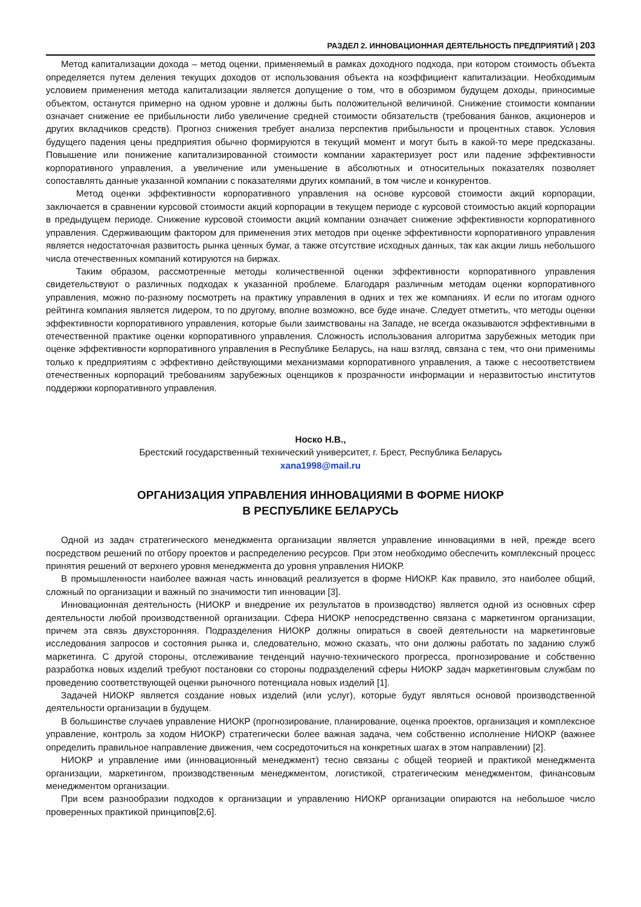РАЗДЕЛ 2. ИННОВАЦИОННАЯ ДЕЯТЕЛЬНОСТЬ ПРЕДПРИЯТИЙ | 203
Метод капитализации дохода – метод оценки, применяемый в рамках доходного подхода, при котором стоимость объекта определяется путем деления текущих доходов от использования объекта на коэффициент капитализации. Необходимым условием применения метода капитализации является допущение о том, что в обозримом будущем доходы, приносимые объектом, останутся примерно на одном уровне и должны быть положительной величиной. Снижение стоимости компании означает снижение ее прибыльности либо увеличение средней стоимости обязательств (требования банков, акционеров и других вкладчиков средств). Прогноз снижения требует анализа перспектив прибыльности и процентных ставок. Условия будущего падения цены предприятия обычно формируются в текущий момент и могут быть в какой-то мере предсказаны. Повышение или понижение капитализированной стоимости компании характеризует рост или падение эффективности корпоративного управления, а увеличение или уменьшение в абсолютных и относительных показателях позволяет сопоставлять данные указанной компании с показателями других компаний, в том числе и конкурентов.
Метод оценки эффективности корпоративного управления на основе курсовой стоимости акций корпорации, заключается в сравнении курсовой стоимости акций корпорации в текущем периоде с курсовой стоимостью акций корпорации в предыдущем периоде. Снижение курсовой стоимости акций компании означает снижение эффективности корпоративного управления. Сдерживающим фактором для применения этих методов при оценке эффективности корпоративного управления является недостаточная развитость рынка ценных бумаг, а также отсутствие исходных данных, так как акции лишь небольшого числа отечественных компаний котируются на биржах.
Таким образом, рассмотренные методы количественной оценки эффективности корпоративного управления свидетельствуют о различных подходах к указанной проблеме. Благодаря различным методам оценки корпоративного управления, можно по-разному посмотреть на практику управления в одних и тех же компаниях. И если по итогам одного рейтинга компания является лидером, то по другому, вполне возможно, все буде иначе. Следует отметить, что методы оценки эффективности корпоративного управления, которые были заимствованы на Западе, не всегда оказываются эффективными в отечественной практике оценки корпоративного управления. Сложность использования алгоритма зарубежных методик при оценке эффективности корпоративного управления в Республике Беларусь, на наш взгляд, связана с тем, что они применимы только к предприятиям с эффективно действующими механизмами корпоративного управления, а также с несоответствием отечественных корпораций требованиям зарубежных оценщиков к прозрачности информации и неразвитостью институтов поддержки корпоративного управления.
Носко Н.В.,
Брестский государственный технический университет, г. Брест, Республика Беларусь
xana1998@mail.ru
ОРГАНИЗАЦИЯ УПРАВЛЕНИЯ ИННОВАЦИЯМИ В ФОРМЕ НИОКР
В РЕСПУБЛИКЕ БЕЛАРУСЬ
Одной из задач стратегического менеджмента организации является управление инновациями в ней, прежде всего посредством решений по отбору проектов и распределению ресурсов. При этом необходимо обеспечить комплексный процесс принятия решений от верхнего уровня менеджмента до уровня управления НИОКР.
В промышленности наиболее важная часть инноваций реализуется в форме НИОКР. Как правило, это наиболее общий, сложный по организации и важный по значимости тип инновации [3].
Инновационная деятельность (НИОКР и внедрение их результатов в производство) является одной из основных сфер деятельности любой производственной организации. Сфера НИОКР непосредственно связана с маркетингом организации, причем эта связь двухсторонняя. Подразделения НИОКР должны опираться в своей деятельности на маркетинговые исследования запросов и состояния рынка и, следовательно, можно сказать, что они должны работать по заданию служб маркетинга. С другой стороны, отслеживание тенденций научно-технического прогресса, прогнозирование и собственно разработка новых изделий требуют постановки со стороны подразделений сферы НИОКР задач маркетинговым службам по проведению соответствующей оценки рыночного потенциала новых изделий [1].
Задачей НИОКР является создание новых изделий (или услуг), которые будут являться основой производственной деятельности организации в будущем.
В большинстве случаев управление НИОКР (прогнозирование, планирование, оценка проектов, организация и комплексное управление, контроль за ходом НИОКР) стратегически более важная задача, чем собственно исполнение НИОКР (важнее определить правильное направление движения, чем сосредоточиться на конкретных шагах в этом направлении) [2].
НИОКР и управление ими (инновационный менеджмент) тесно связаны с общей теорией и практикой менеджмента организации, маркетингом, производственным менеджментом, логистикой, стратегическим менеджментом, финансовым менеджментом организации.
При всем разнообразии подходов к организации и управлению НИОКР организации опираются на небольшое число проверенных практикой принципов[2,6].